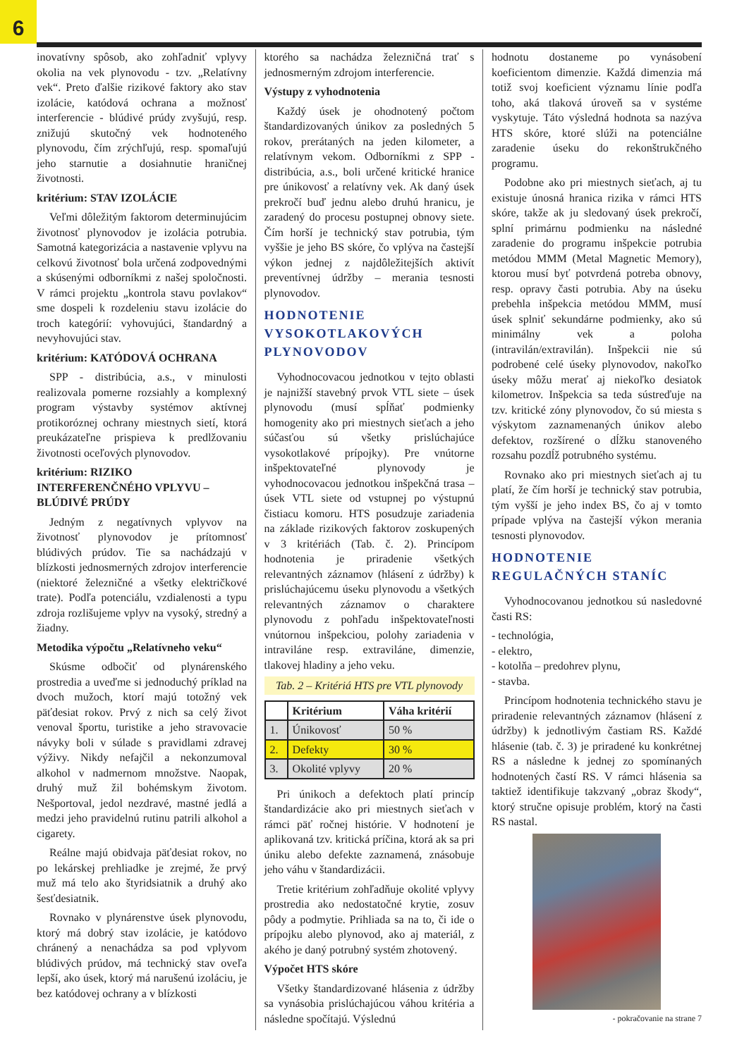6
inovatívny spôsob, ako zohľadniť vplyvy okolia na vek plynovodu - tzv. „Relatívny vek“. Preto ďalšie rizikové faktory ako stav izolácie, katódová ochrana a možnosť interferencie - blúdivé prúdy zvyšujú, resp. znižujú skutočný vek hodnoteného plynovodu, čím zrýchľujú, resp. spomaľujú jeho starnutie a dosiahnutie hraničnej životnosti.
kritérium: STAV IZOLÁCIE
Veľmi dôležitým faktorom determinujúcim životnosť plynovodov je izolácia potrubia. Samotná kategorizácia a nastavenie vplyvu na celkovú životnosť bola určená zodpovednými a skúsenými odborníkmi z našej spoločnosti. V rámci projektu „kontrola stavu povlakov“ sme dospeli k rozdeleniu stavu izolácie do troch kategórií: vyhovujúci, štandardný a nevyhovujúci stav.
kritérium: KATÓDOVÁ OCHRANA
SPP - distribúcia, a.s., v minulosti realizovala pomerne rozsiahly a komplexný program výstavby systémov aktívnej protikoróznej ochrany miestnych sietí, ktorá preukázateľne prispieva k predlžovaniu životnosti oceľových plynovodov.
kritérium: RIZIKO INTERFERENČNÉHO VPLYVU – BLÚDIVÉ PRÚDY
Jedným z negatívnych vplyvov na životnosť plynovodov je prítomnosť blúdivých prúdov. Tie sa nachádzajú v blízkosti jednosmerných zdrojov interferencie (niektoré železničné a všetky električkové trate). Podľa potenciálu, vzdialenosti a typu zdroja rozlišujeme vplyv na vysoký, stredný a žiadny.
Metodika výpočtu „Relatívneho veku“
Skúsme odbočiť od plynárenského prostredia a uveďme si jednoduchý príklad na dvoch mužoch, ktorí majú totožný vek päťdesiat rokov. Prvý z nich sa celý život venoval športu, turistike a jeho stravovacie návyky boli v súlade s pravidlami zdravej výživy. Nikdy nefajčil a nekonzumoval alkohol v nadmernom množstve. Naopak, druhý muž žil bohémskym životom. Nešportoval, jedol nezdravé, mastné jedlá a medzi jeho pravidelnú rutinu patrili alkohol a cigarety.
Reálne majú obidvaja päťdesiat rokov, no po lekárskej prehliadke je zrejmé, že prvý muž má telo ako štyridsiatnik a druhý ako šesťdesiatnik.
Rovnako v plynárenstve úsek plynovodu, ktorý má dobrý stav izolácie, je katódovo chránený a nenachádza sa pod vplyvom blúdivých prúdov, má technický stav oveľa lepší, ako úsek, ktorý má narušenú izoláciu, je bez katódovej ochrany a v blízkosti
ktorého sa nachádza železničná trať s jednosmerným zdrojom interferencie.
Výstupy z vyhodnotenia
Každý úsek je ohodnotený počtom štandardizovaných únikov za posledných 5 rokov, prerátaných na jeden kilometer, a relatívnym vekom. Odborníkmi z SPP - distribúcia, a.s., boli určené kritické hranice pre únikovosť a relatívny vek. Ak daný úsek prekročí buď jednu alebo druhú hranicu, je zaradený do procesu postupnej obnovy siete. Čím horší je technický stav potrubia, tým vyššie je jeho BS skóre, čo vplýva na častejší výkon jednej z najdôležitejších aktivít preventívnej údržby – merania tesnosti plynovodov.
HODNOTENIE VYSOKOTLAKOVÝCH PLYNOVODOV
Vyhodnocovacou jednotkou v tejto oblasti je najnižší stavebný prvok VTL siete – úsek plynovodu (musí spĺňať podmienky homogenity ako pri miestnych sieťach a jeho súčasťou sú všetky prislúchajúce vysokotlakové prípojky). Pre vnútorne inšpektovateľné plynovody je vyhodnocovacou jednotkou inšpekčná trasa – úsek VTL siete od vstupnej po výstupnú čistiacu komoru. HTS posudzuje zariadenia na základe rizikových faktorov zoskupených v 3 kritériách (Tab. č. 2). Princípom hodnotenia je priradenie všetkých relevantných záznamov (hlásení z údržby) k prislúchajúcemu úseku plynovodu a všetkých relevantných záznamov o charaktere plynovodu z pohľadu inšpektovateľnosti vnútornou inšpekciou, polohy zariadenia v intraviláne resp. extraviláne, dimenzie, tlakovej hladiny a jeho veku.
Tab. 2 – Kritériá HTS pre VTL plynovody
| | Kritérium | Váha kritérií |
| --- | --- | --- |
| 1. | Únikovosť | 50 % |
| 2. | Defekty | 30 % |
| 3. | Okolité vplyvy | 20 % |
Pri únikoch a defektoch platí princíp štandardizácie ako pri miestnych sieťach v rámci päť ročnej histórie. V hodnotení je aplikovaná tzv. kritická príčina, ktorá ak sa pri úniku alebo defekte zaznamená, znásobuje jeho váhu v štandardizácii.
Tretie kritérium zohľadňuje okolité vplyvy prostredia ako nedostatočné krytie, zosuv pôdy a podmytie. Prihliada sa na to, či ide o prípojku alebo plynovod, ako aj materiál, z akého je daný potrubný systém zhotovený.
Výpočet HTS skóre
Všetky štandardizované hlásenia z údržby sa vynásobia prislúchajúcou váhou kritéria a následne spočítajú. Výslednú
hodnotu dostaneme po vynásobení koeficientom dimenzie. Každá dimenzia má totiž svoj koeficient významu línie podľa toho, aká tlaková úroveň sa v systéme vyskytuje. Táto výsledná hodnota sa nazýva HTS skóre, ktoré slúži na potenciálne zaradenie úseku do rekonštrukčného programu.
Podobne ako pri miestnych sieťach, aj tu existuje únosná hranica rizika v rámci HTS skóre, takže ak ju sledovaný úsek prekročí, splní primárnu podmienku na následné zaradenie do programu inšpekcie potrubia metódou MMM (Metal Magnetic Memory), ktorou musí byť potvrdená potreba obnovy, resp. opravy časti potrubia. Aby na úseku prebehla inšpekcia metódou MMM, musí úsek splniť sekundárne podmienky, ako sú minimálny vek a poloha (intravilán/extravilán). Inšpekcii nie sú podrobené celé úseky plynovodov, nakoľko úseky môžu merať aj niekoľko desiatok kilometrov. Inšpekcia sa teda sústreďuje na tzv. kritické zóny plynovodov, čo sú miesta s výskytom zaznamenaných únikov alebo defektov, rozšírené o dĺžku stanoveného rozsahu pozdĺž potrubného systému.
Rovnako ako pri miestnych sieťach aj tu platí, že čím horší je technický stav potrubia, tým vyšší je jeho index BS, čo aj v tomto prípade vplýva na častejší výkon merania tesnosti plynovodov.
HODNOTENIE REGULAČNÝCH STANÍC
Vyhodnocovanou jednotkou sú nasledovné časti RS:
- technológia,
- elektro,
- kotolňa – predohrev plynu,
- stavba.
Princípom hodnotenia technického stavu je priradenie relevantných záznamov (hlásení z údržby) k jednotlivým častiam RS. Každé hlásenie (tab. č. 3) je priradené ku konkrétnej RS a následne k jednej zo spomínaných hodnotených častí RS. V rámci hlásenia sa taktiež identifikuje takzvaný „obraz škody“, ktorý stručne opisuje problém, ktorý na časti RS nastal.
- pokračovanie na strane 7